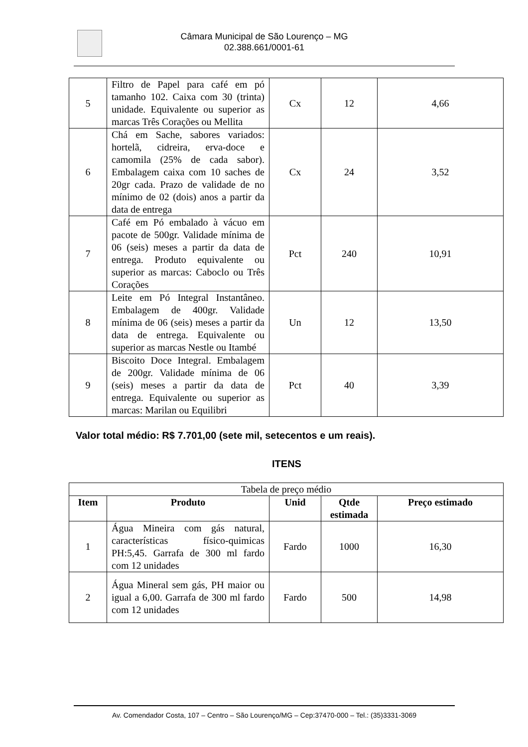Câmara Municipal de São Lourenço – MG
02.388.661/0001-61
| 5 | Filtro de Papel para café em pó tamanho 102. Caixa com 30 (trinta) unidade. Equivalente ou superior as marcas Três Corações ou Mellita | Cx | 12 | 4,66 |
| 6 | Chá em Sache, sabores variados: hortelã, cidreira, erva-doce e camomila (25% de cada sabor). Embalagem caixa com 10 saches de 20gr cada. Prazo de validade de no mínimo de 02 (dois) anos a partir da data de entrega | Cx | 24 | 3,52 |
| 7 | Café em Pó embalado à vácuo em pacote de 500gr. Validade mínima de 06 (seis) meses a partir da data de entrega. Produto equivalente ou superior as marcas: Caboclo ou Três Corações | Pct | 240 | 10,91 |
| 8 | Leite em Pó Integral Instantâneo. Embalagem de 400gr. Validade mínima de 06 (seis) meses a partir da data de entrega. Equivalente ou superior as marcas Nestle ou Itambé | Un | 12 | 13,50 |
| 9 | Biscoito Doce Integral. Embalagem de 200gr. Validade mínima de 06 (seis) meses a partir da data de entrega. Equivalente ou superior as marcas: Marilan ou Equilibri | Pct | 40 | 3,39 |
Valor total médio: R$ 7.701,00 (sete mil, setecentos e um reais).
ITENS
| Tabela de preço médio | | | | |
| Item | Produto | Unid | Qtde estimada | Preço estimado |
| 1 | Água Mineira com gás natural, características físico-quimicas PH:5,45. Garrafa de 300 ml fardo com 12 unidades | Fardo | 1000 | 16,30 |
| 2 | Água Mineral sem gás, PH maior ou igual a 6,00. Garrafa de 300 ml fardo com 12 unidades | Fardo | 500 | 14,98 |
Av. Comendador Costa, 107 – Centro – São Lourenço/MG – Cep:37470-000 – Tel.: (35)3331-3069